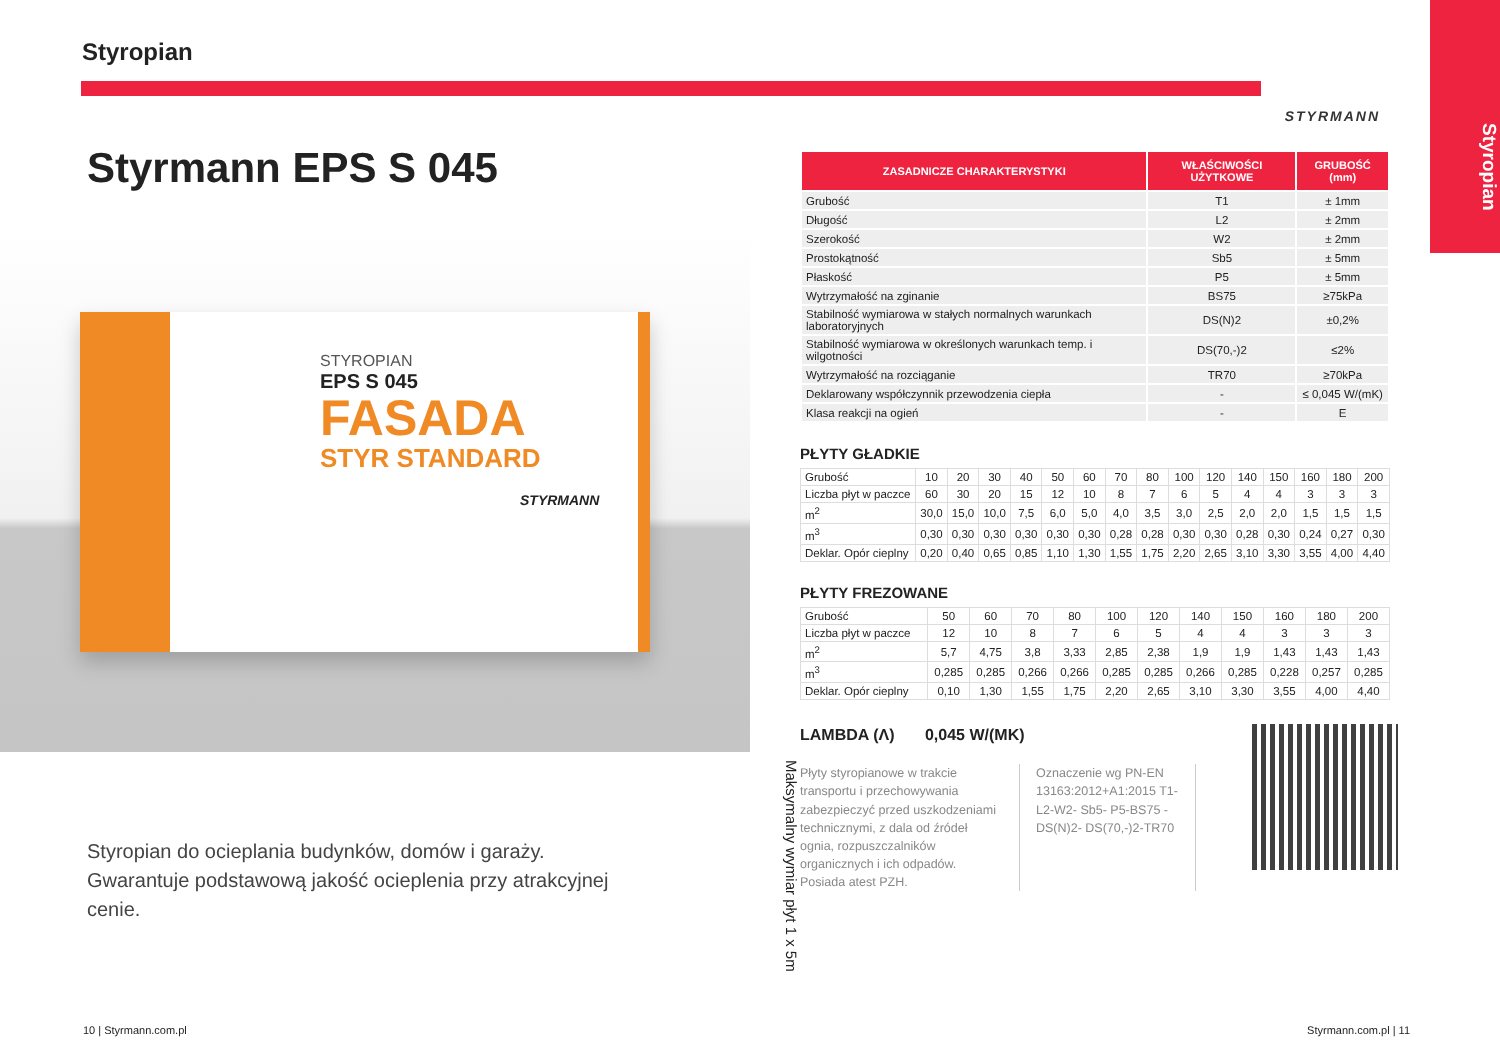Styropian
Styrmann EPS S 045
STYROPIAN
EPS S 045
FASADA
STYR STANDARD
STYRMANN
Styropian do ocieplania budynków, domów i garaży. Gwarantuje podstawową jakość ocieplenia przy atrakcyjnej cenie.
10 | Styrmann.com.pl
Maksymalny wymiar płyt 1 x 5m
STYRMANN
| ZASADNICZE CHARAKTERYSTYKI | WŁAŚCIWOŚCI UŻYTKOWE | GRUBOŚĆ (mm) |
| --- | --- | --- |
| Grubość | T1 | ± 1mm |
| Długość | L2 | ± 2mm |
| Szerokość | W2 | ± 2mm |
| Prostokątność | Sb5 | ± 5mm |
| Płaskość | P5 | ± 5mm |
| Wytrzymałość na zginanie | BS75 | ≥75kPa |
| Stabilność wymiarowa w stałych normalnych warunkach laboratoryjnych | DS(N)2 | ±0,2% |
| Stabilność wymiarowa w określonych warunkach temp. i wilgotności | DS(70,-)2 | ≤2% |
| Wytrzymałość na rozciąganie | TR70 | ≥70kPa |
| Deklarowany współczynnik przewodzenia ciepła | - | ≤ 0,045 W/(mK) |
| Klasa reakcji na ogień | - | E |
PŁYTY GŁADKIE
| Grubość | 10 | 20 | 30 | 40 | 50 | 60 | 70 | 80 | 100 | 120 | 140 | 150 | 160 | 180 | 200 |
| Liczba płyt w paczce | 60 | 30 | 20 | 15 | 12 | 10 | 8 | 7 | 6 | 5 | 4 | 4 | 3 | 3 | 3 |
| m<sup>2</sup> | 30,0 | 15,0 | 10,0 | 7,5 | 6,0 | 5,0 | 4,0 | 3,5 | 3,0 | 2,5 | 2,0 | 2,0 | 1,5 | 1,5 | 1,5 |
| m<sup>3</sup> | 0,30 | 0,30 | 0,30 | 0,30 | 0,30 | 0,30 | 0,28 | 0,28 | 0,30 | 0,30 | 0,28 | 0,30 | 0,24 | 0,27 | 0,30 |
| Deklar. Opór cieplny | 0,20 | 0,40 | 0,65 | 0,85 | 1,10 | 1,30 | 1,55 | 1,75 | 2,20 | 2,65 | 3,10 | 3,30 | 3,55 | 4,00 | 4,40 |
PŁYTY FREZOWANE
| Grubość | 50 | 60 | 70 | 80 | 100 | 120 | 140 | 150 | 160 | 180 | 200 |
| Liczba płyt w paczce | 12 | 10 | 8 | 7 | 6 | 5 | 4 | 4 | 3 | 3 | 3 |
| m<sup>2</sup> | 5,7 | 4,75 | 3,8 | 3,33 | 2,85 | 2,38 | 1,9 | 1,9 | 1,43 | 1,43 | 1,43 |
| m<sup>3</sup> | 0,285 | 0,285 | 0,266 | 0,266 | 0,285 | 0,285 | 0,266 | 0,285 | 0,228 | 0,257 | 0,285 |
| Deklar. Opór cieplny | 0,10 | 1,30 | 1,55 | 1,75 | 2,20 | 2,65 | 3,10 | 3,30 | 3,55 | 4,00 | 4,40 |
LAMBDA (Λ) 0,045 W/(MK)
Płyty styropianowe w trakcie transportu i przechowywania zabezpieczyć przed uszkodzeniami technicznymi, z dala od źródeł ognia, rozpuszczalników organicznych i ich odpadów. Posiada atest PZH.
Oznaczenie wg PN-EN 13163:2012+A1:2015 T1- L2-W2- Sb5- P5-BS75 -DS(N)2- DS(70,-)2-TR70
Styropian
Styrmann.com.pl | 11